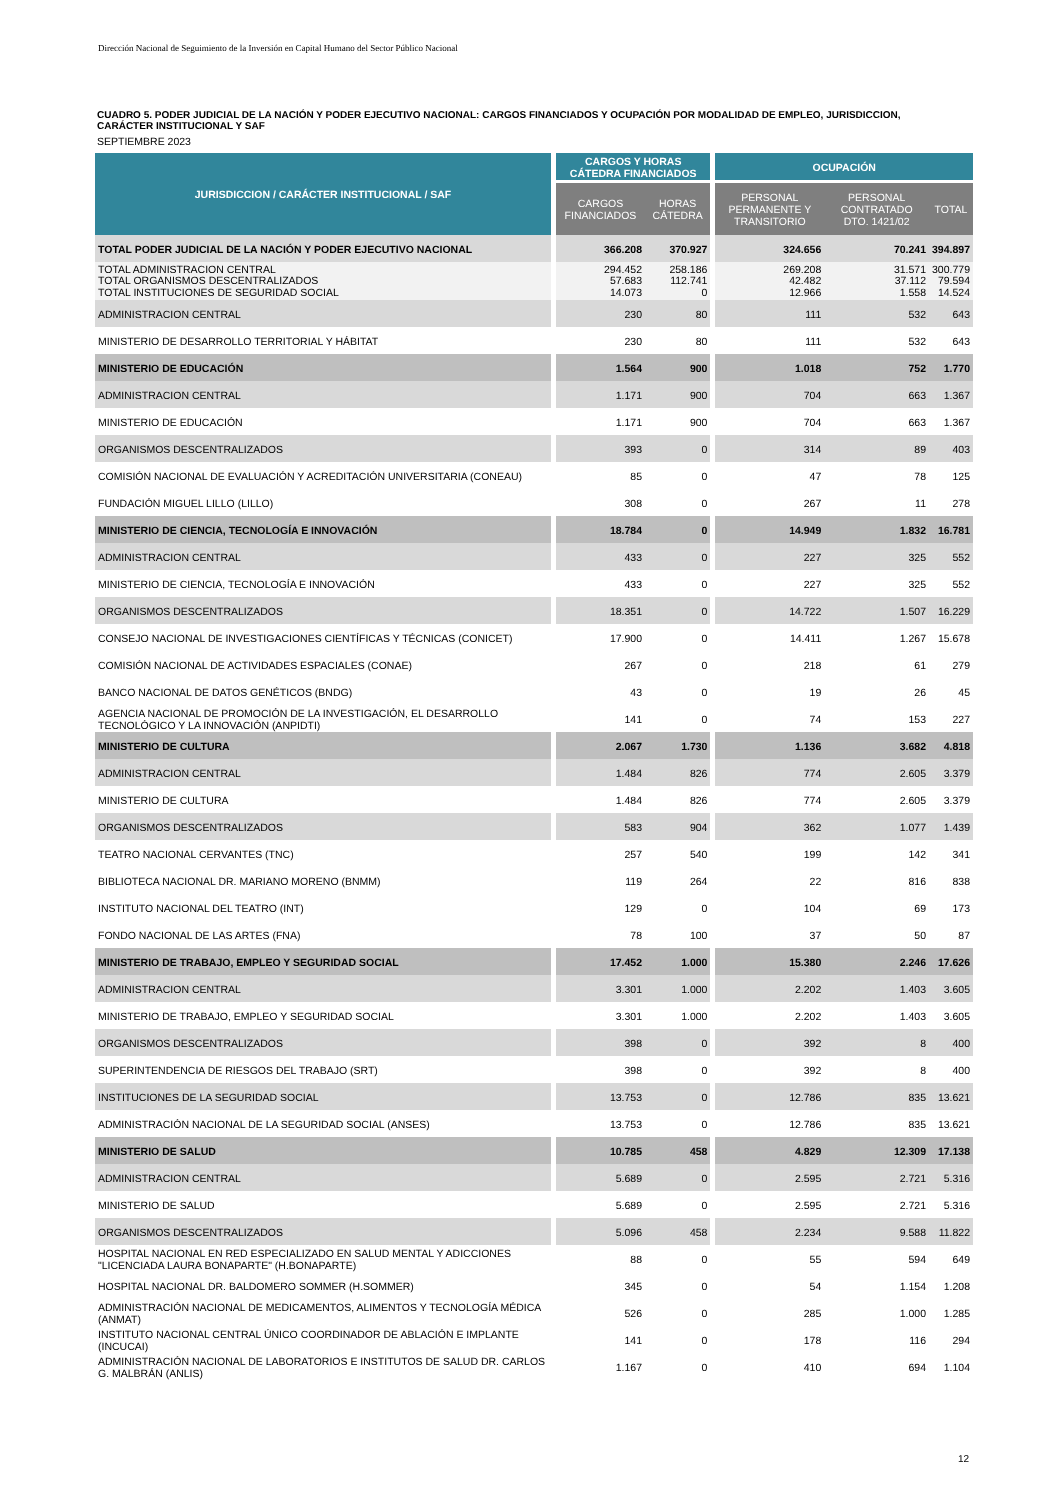Dirección Nacional de Seguimiento de la Inversión en Capital Humano del Sector Público Nacional
CUADRO 5. PODER JUDICIAL DE LA NACIÓN Y PODER EJECUTIVO NACIONAL: CARGOS FINANCIADOS Y OCUPACIÓN POR MODALIDAD DE EMPLEO, JURISDICCION, CARÁCTER INSTITUCIONAL Y SAF
SEPTIEMBRE 2023
| JURISDICCION / CARÁCTER INSTITUCIONAL / SAF | CARGOS Y HORAS CÁTEDRA FINANCIADOS | | OCUPACIÓN | | |
| --- | --- | --- | --- | --- | --- |
| | CARGOS FINANCIADOS | HORAS CÁTEDRA | PERSONAL PERMANENTE Y TRANSITORIO | PERSONAL CONTRATADO DTO. 1421/02 | TOTAL |
| TOTAL PODER JUDICIAL DE LA NACIÓN Y PODER EJECUTIVO NACIONAL | 366.208 | 370.927 | 324.656 | 70.241 | 394.897 |
| TOTAL ADMINISTRACION CENTRAL TOTAL ORGANISMOS DESCENTRALIZADOS TOTAL INSTITUCIONES DE SEGURIDAD SOCIAL | 294.452 57.683 14.073 | 258.186 112.741 0 | 269.208 42.482 12.966 | 31.571 37.112 1.558 | 300.779 79.594 14.524 |
| ADMINISTRACION CENTRAL | 230 | 80 | 111 | 532 | 643 |
| MINISTERIO DE DESARROLLO TERRITORIAL Y HÁBITAT | 230 | 80 | 111 | 532 | 643 |
| MINISTERIO DE EDUCACIÓN | 1.564 | 900 | 1.018 | 752 | 1.770 |
| ADMINISTRACION CENTRAL | 1.171 | 900 | 704 | 663 | 1.367 |
| MINISTERIO DE EDUCACIÓN | 1.171 | 900 | 704 | 663 | 1.367 |
| ORGANISMOS DESCENTRALIZADOS | 393 | 0 | 314 | 89 | 403 |
| COMISIÓN NACIONAL DE EVALUACIÓN Y ACREDITACIÓN UNIVERSITARIA (CONEAU) | 85 | 0 | 47 | 78 | 125 |
| FUNDACIÓN MIGUEL LILLO (LILLO) | 308 | 0 | 267 | 11 | 278 |
| MINISTERIO DE CIENCIA, TECNOLOGÍA E INNOVACIÓN | 18.784 | 0 | 14.949 | 1.832 | 16.781 |
| ADMINISTRACION CENTRAL | 433 | 0 | 227 | 325 | 552 |
| MINISTERIO DE CIENCIA, TECNOLOGÍA E INNOVACIÓN | 433 | 0 | 227 | 325 | 552 |
| ORGANISMOS DESCENTRALIZADOS | 18.351 | 0 | 14.722 | 1.507 | 16.229 |
| CONSEJO NACIONAL DE INVESTIGACIONES CIENTÍFICAS Y TÉCNICAS (CONICET) | 17.900 | 0 | 14.411 | 1.267 | 15.678 |
| COMISIÓN NACIONAL DE ACTIVIDADES ESPACIALES (CONAE) | 267 | 0 | 218 | 61 | 279 |
| BANCO NACIONAL DE DATOS GENÉTICOS (BNDG) | 43 | 0 | 19 | 26 | 45 |
| AGENCIA NACIONAL DE PROMOCIÓN DE LA INVESTIGACIÓN, EL DESARROLLO TECNOLÓGICO Y LA INNOVACIÓN (ANPIDTI) | 141 | 0 | 74 | 153 | 227 |
| MINISTERIO DE CULTURA | 2.067 | 1.730 | 1.136 | 3.682 | 4.818 |
| ADMINISTRACION CENTRAL | 1.484 | 826 | 774 | 2.605 | 3.379 |
| MINISTERIO DE CULTURA | 1.484 | 826 | 774 | 2.605 | 3.379 |
| ORGANISMOS DESCENTRALIZADOS | 583 | 904 | 362 | 1.077 | 1.439 |
| TEATRO NACIONAL CERVANTES (TNC) | 257 | 540 | 199 | 142 | 341 |
| BIBLIOTECA NACIONAL DR. MARIANO MORENO (BNMM) | 119 | 264 | 22 | 816 | 838 |
| INSTITUTO NACIONAL DEL TEATRO (INT) | 129 | 0 | 104 | 69 | 173 |
| FONDO NACIONAL DE LAS ARTES (FNA) | 78 | 100 | 37 | 50 | 87 |
| MINISTERIO DE TRABAJO, EMPLEO Y SEGURIDAD SOCIAL | 17.452 | 1.000 | 15.380 | 2.246 | 17.626 |
| ADMINISTRACION CENTRAL | 3.301 | 1.000 | 2.202 | 1.403 | 3.605 |
| MINISTERIO DE TRABAJO, EMPLEO Y SEGURIDAD SOCIAL | 3.301 | 1.000 | 2.202 | 1.403 | 3.605 |
| ORGANISMOS DESCENTRALIZADOS | 398 | 0 | 392 | 8 | 400 |
| SUPERINTENDENCIA DE RIESGOS DEL TRABAJO (SRT) | 398 | 0 | 392 | 8 | 400 |
| INSTITUCIONES DE LA SEGURIDAD SOCIAL | 13.753 | 0 | 12.786 | 835 | 13.621 |
| ADMINISTRACIÓN NACIONAL DE LA SEGURIDAD SOCIAL (ANSES) | 13.753 | 0 | 12.786 | 835 | 13.621 |
| MINISTERIO DE SALUD | 10.785 | 458 | 4.829 | 12.309 | 17.138 |
| ADMINISTRACION CENTRAL | 5.689 | 0 | 2.595 | 2.721 | 5.316 |
| MINISTERIO DE SALUD | 5.689 | 0 | 2.595 | 2.721 | 5.316 |
| ORGANISMOS DESCENTRALIZADOS | 5.096 | 458 | 2.234 | 9.588 | 11.822 |
| HOSPITAL NACIONAL EN RED ESPECIALIZADO EN SALUD MENTAL Y ADICCIONES "LICENCIADA LAURA BONAPARTE" (H.BONAPARTE) | 88 | 0 | 55 | 594 | 649 |
| HOSPITAL NACIONAL DR. BALDOMERO SOMMER (H.SOMMER) | 345 | 0 | 54 | 1.154 | 1.208 |
| ADMINISTRACIÓN NACIONAL DE MEDICAMENTOS, ALIMENTOS Y TECNOLOGÍA MÉDICA (ANMAT) | 526 | 0 | 285 | 1.000 | 1.285 |
| INSTITUTO NACIONAL CENTRAL ÚNICO COORDINADOR DE ABLACIÓN E IMPLANTE (INCUCAI) | 141 | 0 | 178 | 116 | 294 |
| ADMINISTRACIÓN NACIONAL DE LABORATORIOS E INSTITUTOS DE SALUD DR. CARLOS G. MALBRÁN (ANLIS) | 1.167 | 0 | 410 | 694 | 1.104 |
12